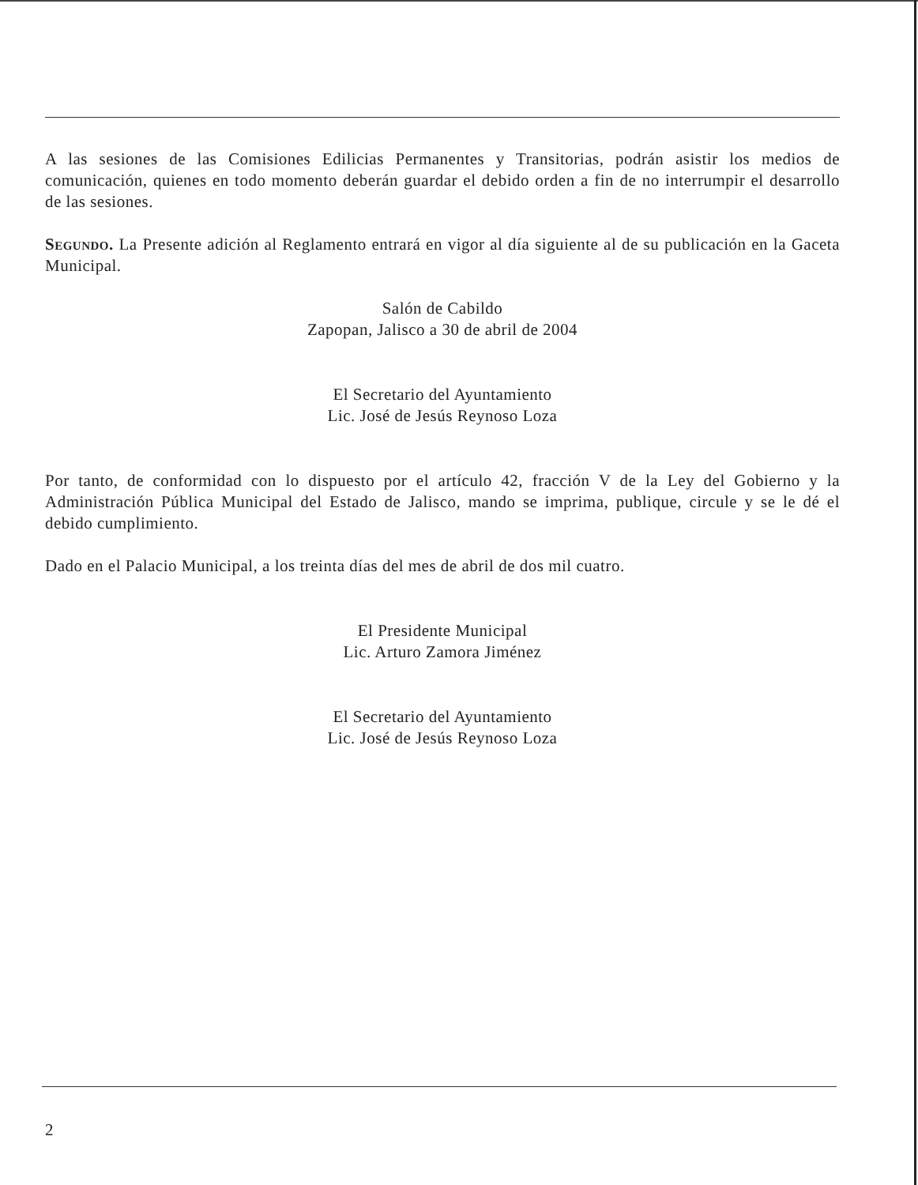A las sesiones de las Comisiones Edilicias Permanentes y Transitorias, podrán asistir los medios de comunicación, quienes en todo momento deberán guardar el debido orden a fin de no interrumpir el desarrollo de las sesiones.
Segundo. La Presente adición al Reglamento entrará en vigor al día siguiente al de su publicación en la Gaceta Municipal.
Salón de Cabildo
Zapopan, Jalisco a 30 de abril de 2004
El Secretario del Ayuntamiento
Lic. José de Jesús Reynoso Loza
Por tanto, de conformidad con lo dispuesto por el artículo 42, fracción V de la Ley del Gobierno y la Administración Pública Municipal del Estado de Jalisco, mando se imprima, publique, circule y se le dé el debido cumplimiento.
Dado en el Palacio Municipal, a los treinta días del mes de abril de dos mil cuatro.
El Presidente Municipal
Lic. Arturo Zamora Jiménez
El Secretario del Ayuntamiento
Lic. José de Jesús Reynoso Loza
2